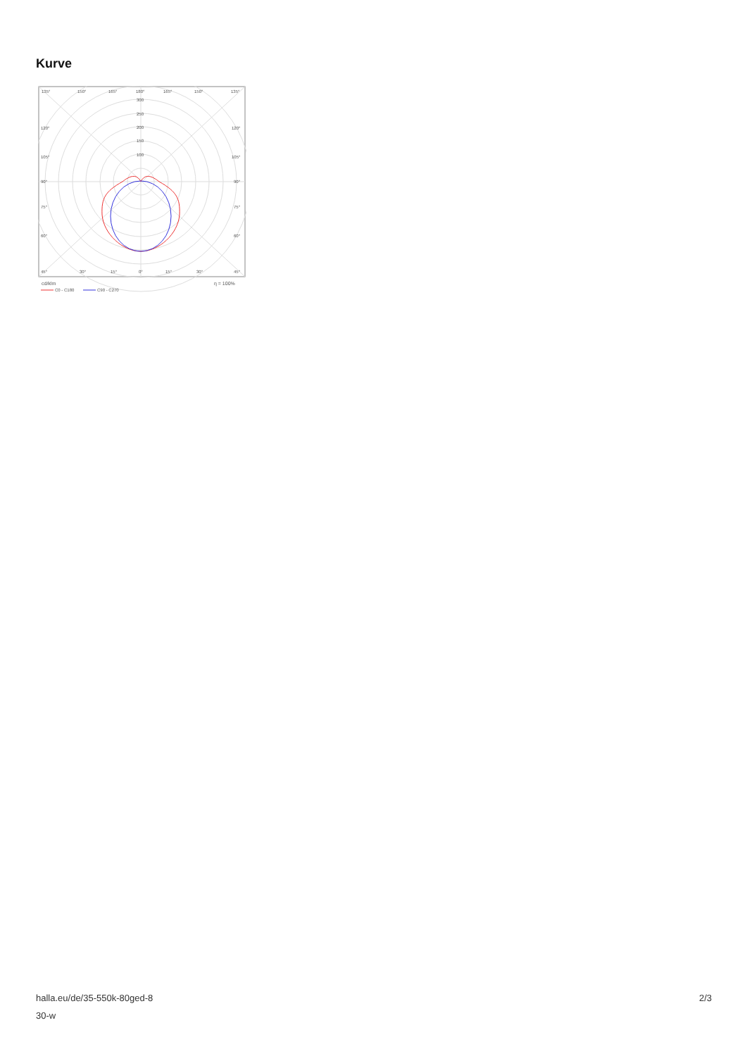Kurve
135°
150°
165°
180°
165°
150°
135°
300
250
200
150
100
120°
120°
105°
105°
90°
90°
75°
75°
60°
60°
45°
30°
15°
0°
15°
30°
45°
cd/klm
η = 100%
C0 - C180
C90 - C270
halla.eu/de/35-550k-80ged-8
30-w
2/3